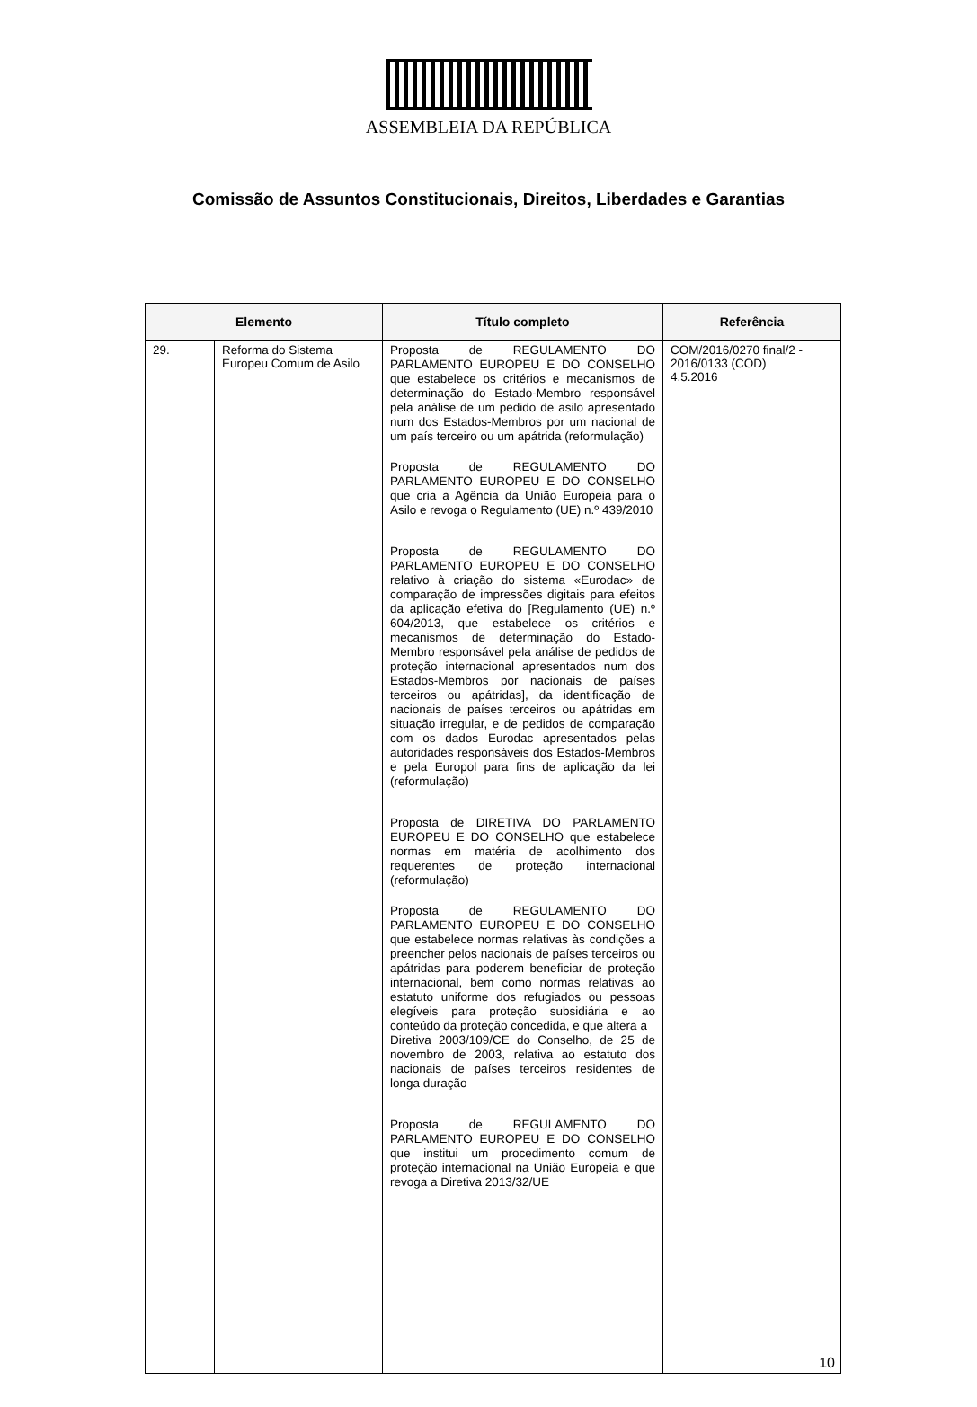ASSEMBLEIA DA REPÚBLICA
Comissão de Assuntos Constitucionais, Direitos, Liberdades e Garantias
| Elemento | | Título completo | Referência |
| --- | --- | --- | --- |
| 29. | Reforma do Sistema Europeu Comum de Asilo | Proposta de REGULAMENTO DO PARLAMENTO EUROPEU E DO CONSELHO que estabelece os critérios e mecanismos de determinação do Estado-Membro responsável pela análise de um pedido de asilo apresentado num dos Estados-Membros por um nacional de um país terceiro ou um apátrida (reformulação) Proposta de REGULAMENTO DO PARLAMENTO EUROPEU E DO CONSELHO que cria a Agência da União Europeia para o Asilo e revoga o Regulamento (UE) n.º 439/2010 Proposta de REGULAMENTO DO PARLAMENTO EUROPEU E DO CONSELHO relativo à criação do sistema «Eurodac» de comparação de impressões digitais para efeitos da aplicação efetiva do [Regulamento (UE) n.º 604/2013, que estabelece os critérios e mecanismos de determinação do Estado-Membro responsável pela análise de pedidos de proteção internacional apresentados num dos Estados-Membros por nacionais de países terceiros ou apátridas], da identificação de nacionais de países terceiros ou apátridas em situação irregular, e de pedidos de comparação com os dados Eurodac apresentados pelas autoridades responsáveis dos Estados-Membros e pela Europol para fins de aplicação da lei (reformulação) Proposta de DIRETIVA DO PARLAMENTO EUROPEU E DO CONSELHO que estabelece normas em matéria de acolhimento dos requerentes de proteção internacional (reformulação) Proposta de REGULAMENTO DO PARLAMENTO EUROPEU E DO CONSELHO que estabelece normas relativas às condições a preencher pelos nacionais de países terceiros ou apátridas para poderem beneficiar de proteção internacional, bem como normas relativas ao estatuto uniforme dos refugiados ou pessoas elegíveis para proteção subsidiária e ao conteúdo da proteção concedida, e que altera a Diretiva 2003/109/CE do Conselho, de 25 de novembro de 2003, relativa ao estatuto dos nacionais de países terceiros residentes de longa duração Proposta de REGULAMENTO DO PARLAMENTO EUROPEU E DO CONSELHO que institui um procedimento comum de proteção internacional na União Europeia e que revoga a Diretiva 2013/32/UE | COM/2016/0270 final/2 - 2016/0133 (COD) 4.5.2016 10 |